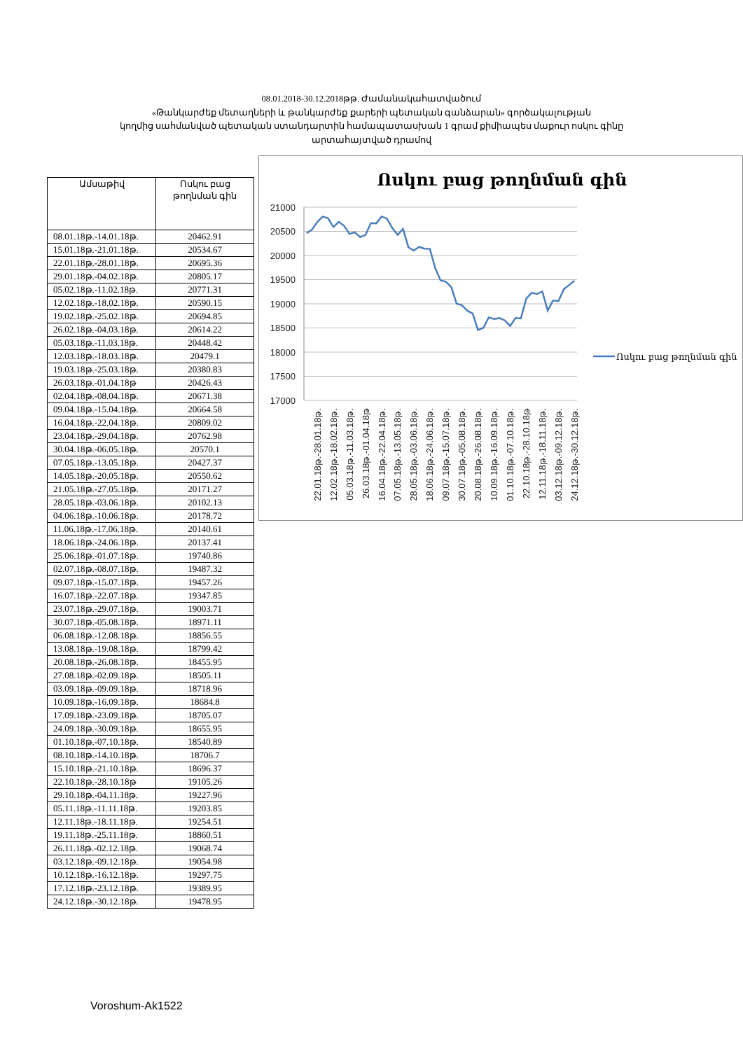08.01.2018-30.12.2018թթ. Ժամանակահատվածում
«Թանկարժեք մետաղների և թանկարժեք քարերի պետական գանձարան» գործակալության
կողմից սահմանված պետական ստանդարտին համապատասխան 1 գրամ քիմիապես մաքուր ոսկու գինը
արտահայտված դրամով
| Ամսաթիվ | Ոսկու բաց թողնման գին |
| --- | --- |
| 08.01.18թ.-14.01.18թ. | 20462.91 |
| 15.01.18թ.-21.01.18թ. | 20534.67 |
| 22.01.18թ.-28.01.18թ. | 20695.36 |
| 29.01.18թ.-04.02.18թ. | 20805.17 |
| 05.02.18թ.-11.02.18թ. | 20771.31 |
| 12.02.18թ.-18.02.18թ. | 20590.15 |
| 19.02.18թ.-25.02.18թ. | 20694.85 |
| 26.02.18թ.-04.03.18թ. | 20614.22 |
| 05.03.18թ.-11.03.18թ. | 20448.42 |
| 12.03.18թ.-18.03.18թ. | 20479.1 |
| 19.03.18թ.-25.03.18թ. | 20380.83 |
| 26.03.18թ.-01.04.18թ | 20426.43 |
| 02.04.18թ.-08.04.18թ. | 20671.38 |
| 09.04.18թ.-15.04.18թ. | 20664.58 |
| 16.04.18թ.-22.04.18թ. | 20809.02 |
| 23.04.18թ.-29.04.18թ. | 20762.98 |
| 30.04.18թ.-06.05.18թ. | 20570.1 |
| 07.05.18թ.-13.05.18թ. | 20427.37 |
| 14.05.18թ.-20.05.18թ. | 20550.62 |
| 21.05.18թ.-27.05.18թ. | 20171.27 |
| 28.05.18թ.-03.06.18թ. | 20102.13 |
| 04.06.18թ.-10.06.18թ. | 20178.72 |
| 11.06.18թ.-17.06.18թ. | 20140.61 |
| 18.06.18թ.-24.06.18թ. | 20137.41 |
| 25.06.18թ.-01.07.18թ. | 19740.86 |
| 02.07.18թ.-08.07.18թ. | 19487.32 |
| 09.07.18թ.-15.07.18թ. | 19457.26 |
| 16.07.18թ.-22.07.18թ. | 19347.85 |
| 23.07.18թ.-29.07.18թ. | 19003.71 |
| 30.07.18թ.-05.08.18թ. | 18971.11 |
| 06.08.18թ.-12.08.18թ. | 18856.55 |
| 13.08.18թ.-19.08.18թ. | 18799.42 |
| 20.08.18թ.-26.08.18թ. | 18455.95 |
| 27.08.18թ.-02.09.18թ. | 18505.11 |
| 03.09.18թ.-09.09.18թ. | 18718.96 |
| 10.09.18թ.-16.09.18թ. | 18684.8 |
| 17.09.18թ.-23.09.18թ. | 18705.07 |
| 24.09.18թ.-30.09.18թ. | 18655.95 |
| 01.10.18թ.-07.10.18թ. | 18540.89 |
| 08.10.18թ.-14.10.18թ. | 18706.7 |
| 15.10.18թ.-21.10.18թ. | 18696.37 |
| 22.10.18թ.-28.10.18թ | 19105.26 |
| 29.10.18թ.-04.11.18թ. | 19227.96 |
| 05.11.18թ.-11.11.18թ. | 19203.85 |
| 12.11.18թ.-18.11.18թ. | 19254.51 |
| 19.11.18թ.-25.11.18թ. | 18860.51 |
| 26.11.18թ.-02.12.18թ. | 19068.74 |
| 03.12.18թ.-09.12.18թ. | 19054.98 |
| 10.12.18թ.-16.12.18թ. | 19297.75 |
| 17.12.18թ.-23.12.18թ. | 19389.95 |
| 24.12.18թ.-30.12.18թ. | 19478.95 |
Ոսկու բաց թողնման գին
21000
20500
20000
19500
19000
18500
18000
17500
17000
22.01.18թ.-28.01.18թ.
12.02.18թ.-18.02.18թ.
05.03.18թ.-11.03.18թ.
26.03.18թ.-01.04.18թ
16.04.18թ.-22.04.18թ.
07.05.18թ.-13.05.18թ.
28.05.18թ.-03.06.18թ.
18.06.18թ.-24.06.18թ.
09.07.18թ.-15.07.18թ.
30.07.18թ.-05.08.18թ.
20.08.18թ.-26.08.18թ.
10.09.18թ.-16.09.18թ.
01.10.18թ.-07.10.18թ.
22.10.18թ.-28.10.18թ
12.11.18թ.-18.11.18թ.
03.12.18թ.-09.12.18թ.
24.12.18թ.-30.12.18թ.
Ոսկու բաց թողնման գին
Voroshum-Ak1522